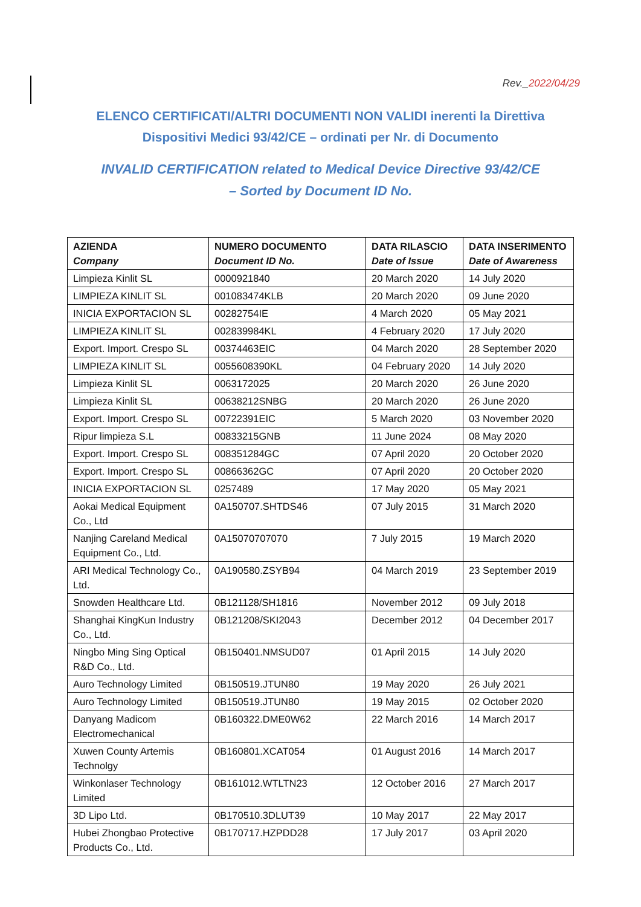Rev._2022/04/29
ELENCO CERTIFICATI/ALTRI DOCUMENTI NON VALIDI inerenti la Direttiva
Dispositivi Medici 93/42/CE – ordinati per Nr. di Documento
INVALID CERTIFICATION related to Medical Device Directive 93/42/CE
– Sorted by Document ID No.
| AZIENDA Company | NUMERO DOCUMENTO Document ID No. | DATA RILASCIO Date of Issue | DATA INSERIMENTO Date of Awareness |
| --- | --- | --- | --- |
| Limpieza Kinlit SL | 0000921840 | 20 March 2020 | 14 July 2020 |
| LIMPIEZA KINLIT SL | 001083474KLB | 20 March 2020 | 09 June 2020 |
| INICIA EXPORTACION SL | 00282754IE | 4 March 2020 | 05 May 2021 |
| LIMPIEZA KINLIT SL | 002839984KL | 4 February 2020 | 17 July 2020 |
| Export. Import. Crespo SL | 00374463EIC | 04 March 2020 | 28 September 2020 |
| LIMPIEZA KINLIT SL | 0055608390KL | 04 February 2020 | 14 July 2020 |
| Limpieza Kinlit SL | 0063172025 | 20 March 2020 | 26 June 2020 |
| Limpieza Kinlit SL | 00638212SNBG | 20 March 2020 | 26 June 2020 |
| Export. Import. Crespo SL | 00722391EIC | 5 March 2020 | 03 November 2020 |
| Ripur limpieza S.L | 00833215GNB | 11 June 2024 | 08 May 2020 |
| Export. Import. Crespo SL | 008351284GC | 07 April 2020 | 20 October 2020 |
| Export. Import. Crespo SL | 00866362GC | 07 April 2020 | 20 October 2020 |
| INICIA EXPORTACION SL | 0257489 | 17 May 2020 | 05 May 2021 |
| Aokai Medical Equipment Co., Ltd | 0A150707.SHTDS46 | 07 July 2015 | 31 March 2020 |
| Nanjing Careland Medical Equipment Co., Ltd. | 0A15070707070 | 7 July 2015 | 19 March 2020 |
| ARI Medical Technology Co., Ltd. | 0A190580.ZSYB94 | 04 March 2019 | 23 September 2019 |
| Snowden Healthcare Ltd. | 0B121128/SH1816 | November 2012 | 09 July 2018 |
| Shanghai KingKun Industry Co., Ltd. | 0B121208/SKI2043 | December 2012 | 04 December 2017 |
| Ningbo Ming Sing Optical R&D Co., Ltd. | 0B150401.NMSUD07 | 01 April 2015 | 14 July 2020 |
| Auro Technology Limited | 0B150519.JTUN80 | 19 May 2020 | 26 July 2021 |
| Auro Technology Limited | 0B150519.JTUN80 | 19 May 2015 | 02 October 2020 |
| Danyang Madicom Electromechanical | 0B160322.DME0W62 | 22 March 2016 | 14 March 2017 |
| Xuwen County Artemis Technolgy | 0B160801.XCAT054 | 01 August 2016 | 14 March 2017 |
| Winkonlaser Technology Limited | 0B161012.WTLTN23 | 12 October 2016 | 27 March 2017 |
| 3D Lipo Ltd. | 0B170510.3DLUT39 | 10 May 2017 | 22 May 2017 |
| Hubei Zhongbao Protective Products Co., Ltd. | 0B170717.HZPDD28 | 17 July 2017 | 03 April 2020 |